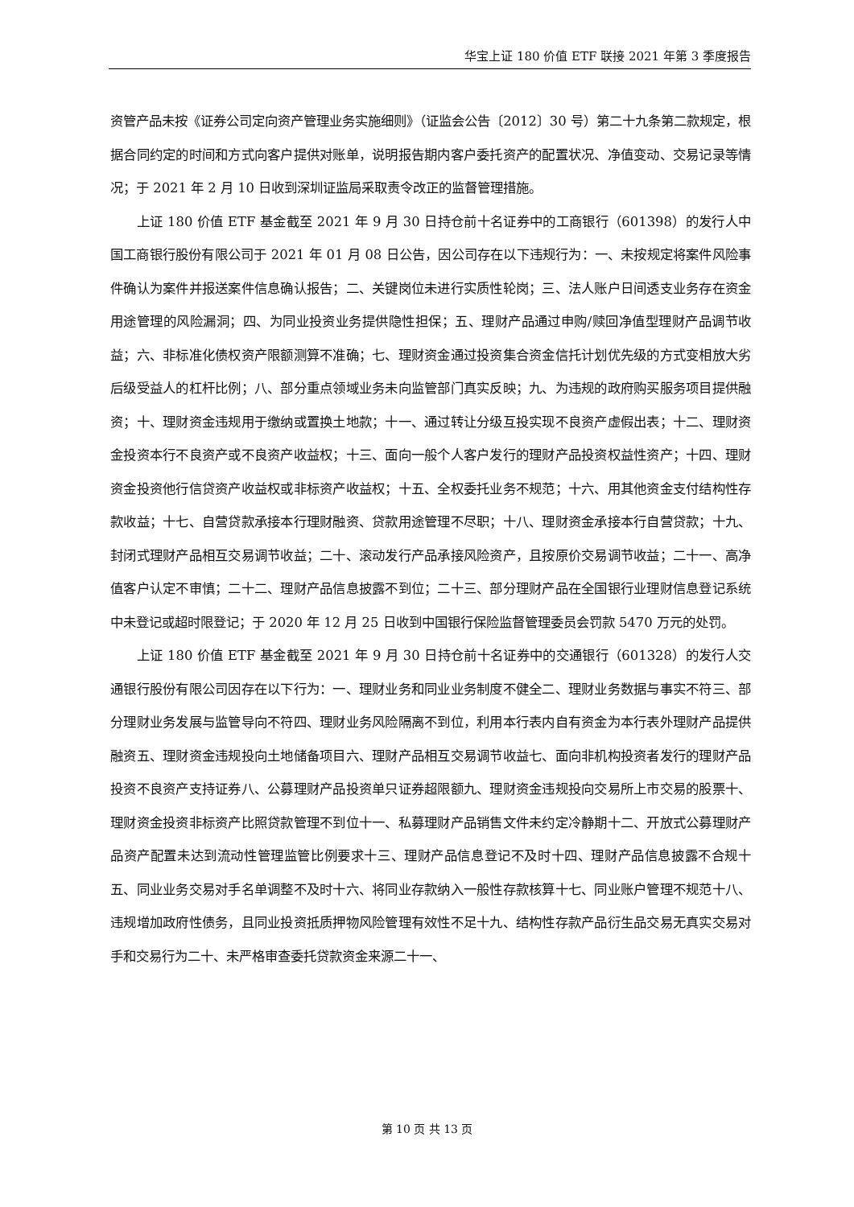华宝上证 180 价值 ETF 联接 2021 年第 3 季度报告
资管产品未按《证券公司定向资产管理业务实施细则》（证监会公告〔2012〕30 号）第二十九条第二款规定，根据合同约定的时间和方式向客户提供对账单，说明报告期内客户委托资产的配置状况、净值变动、交易记录等情况；于 2021 年 2 月 10 日收到深圳证监局采取责令改正的监督管理措施。
上证 180 价值 ETF 基金截至 2021 年 9 月 30 日持仓前十名证券中的工商银行（601398）的发行人中国工商银行股份有限公司于 2021 年 01 月 08 日公告，因公司存在以下违规行为：一、未按规定将案件风险事件确认为案件并报送案件信息确认报告；二、关键岗位未进行实质性轮岗；三、法人账户日间透支业务存在资金用途管理的风险漏洞；四、为同业投资业务提供隐性担保；五、理财产品通过申购/赎回净值型理财产品调节收益；六、非标准化债权资产限额测算不准确；七、理财资金通过投资集合资金信托计划优先级的方式变相放大劣后级受益人的杠杆比例；八、部分重点领域业务未向监管部门真实反映；九、为违规的政府购买服务项目提供融资；十、理财资金违规用于缴纳或置换土地款；十一、通过转让分级互投实现不良资产虚假出表；十二、理财资金投资本行不良资产或不良资产收益权；十三、面向一般个人客户发行的理财产品投资权益性资产；十四、理财资金投资他行信贷资产收益权或非标资产收益权；十五、全权委托业务不规范；十六、用其他资金支付结构性存款收益；十七、自营贷款承接本行理财融资、贷款用途管理不尽职；十八、理财资金承接本行自营贷款；十九、封闭式理财产品相互交易调节收益；二十、滚动发行产品承接风险资产，且按原价交易调节收益；二十一、高净值客户认定不审慎；二十二、理财产品信息披露不到位；二十三、部分理财产品在全国银行业理财信息登记系统中未登记或超时限登记；于 2020 年 12 月 25 日收到中国银行保险监督管理委员会罚款 5470 万元的处罚。
上证 180 价值 ETF 基金截至 2021 年 9 月 30 日持仓前十名证券中的交通银行（601328）的发行人交通银行股份有限公司因存在以下行为：一、理财业务和同业业务制度不健全二、理财业务数据与事实不符三、部分理财业务发展与监管导向不符四、理财业务风险隔离不到位，利用本行表内自有资金为本行表外理财产品提供融资五、理财资金违规投向土地储备项目六、理财产品相互交易调节收益七、面向非机构投资者发行的理财产品投资不良资产支持证券八、公募理财产品投资单只证券超限额九、理财资金违规投向交易所上市交易的股票十、理财资金投资非标资产比照贷款管理不到位十一、私募理财产品销售文件未约定冷静期十二、开放式公募理财产品资产配置未达到流动性管理监管比例要求十三、理财产品信息登记不及时十四、理财产品信息披露不合规十五、同业业务交易对手名单调整不及时十六、将同业存款纳入一般性存款核算十七、同业账户管理不规范十八、违规增加政府性债务，且同业投资抵质押物风险管理有效性不足十九、结构性存款产品衍生品交易无真实交易对手和交易行为二十、未严格审查委托贷款资金来源二十一、
第 10 页 共 13 页